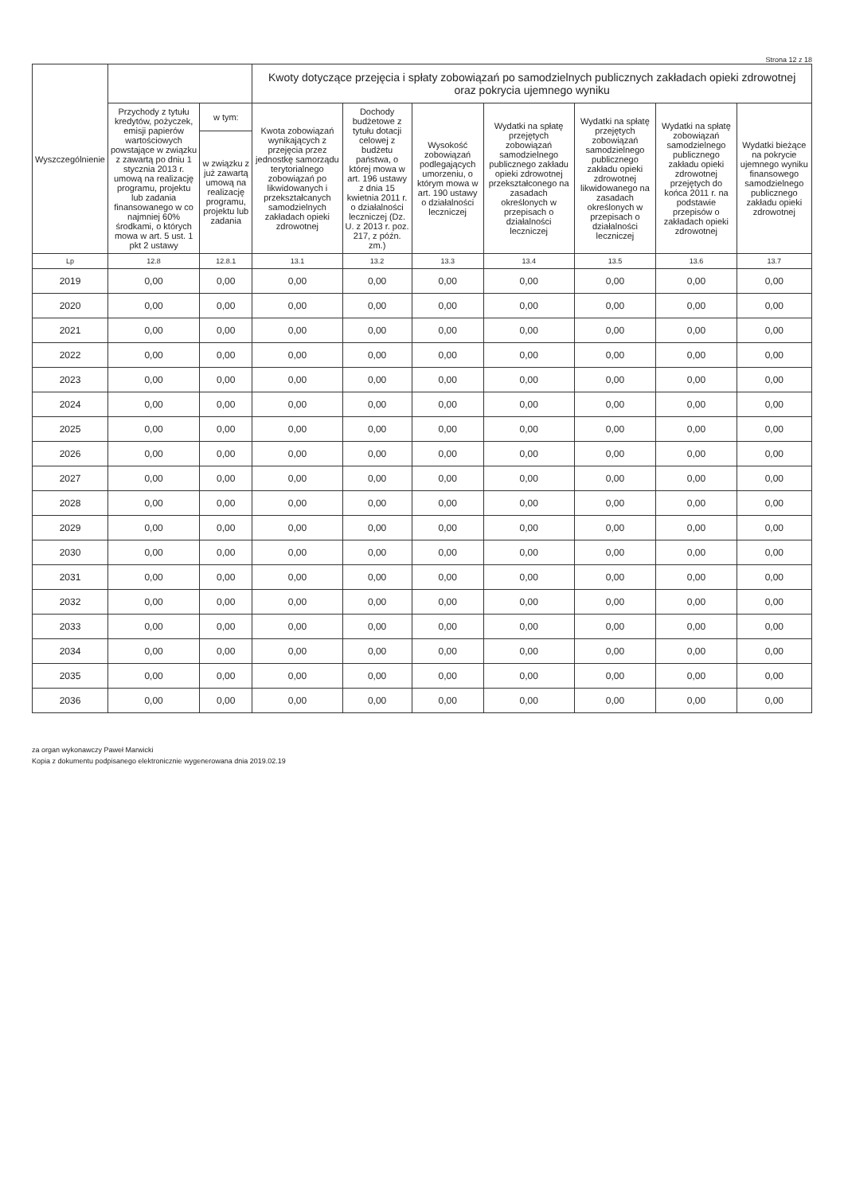Strona 12 z 18
| Wyszczególnienie | | | Kwoty dotyczące przejęcia i spłaty zobowiązań po samodzielnych publicznych zakładach opieki zdrowotnej oraz pokrycia ujemnego wyniku | | | | | | |
| --- | --- | --- | --- | --- | --- | --- | --- | --- | --- |
| | Przychody z tytułu kredytów, pożyczek, emisji papierów wartościowych powstające w związku z zawartą po dniu 1 stycznia 2013 r. umową na realizację programu, projektu lub zadania finansowanego w co najmniej 60% środkami, o których mowa w art. 5 ust. 1 pkt 2 ustawy | w tym: | Kwota zobowiązań wynikających z przejęcia przez jednostkę samorządu terytorialnego zobowiązań po likwidowanych i przekształcanych samodzielnych zakładach opieki zdrowotnej | Dochody budżetowe z tytułu dotacji celowej z budżetu państwa, o której mowa w art. 196 ustawy z dnia 15 kwietnia 2011 r. o działalności leczniczej (Dz. U. z 2013 r. poz. 217, z późn. zm.) | Wysokość zobowiązań podlegających umorzeniu, o którym mowa w art. 190 ustawy o działalności leczniczej | Wydatki na spłatę przejętych zobowiązań samodzielnego publicznego zakładu opieki zdrowotnej przekształconego na zasadach określonych w przepisach o działalności leczniczej | Wydatki na spłatę przejętych zobowiązań samodzielnego publicznego zakładu opieki zdrowotnej likwidowanego na zasadach określonych w przepisach o działalności leczniczej | Wydatki na spłatę zobowiązań samodzielnego publicznego zakładu opieki zdrowotnej przejętych do końca 2011 r. na podstawie przepisów o zakładach opieki zdrowotnej | Wydatki bieżące na pokrycie ujemnego wyniku finansowego samodzielnego publicznego zakładu opieki zdrowotnej |
| | | w związku z już zawartą umową na realizację programu, projektu lub zadania | | | | | | | |
| Lp | 12.8 | 12.8.1 | 13.1 | 13.2 | 13.3 | 13.4 | 13.5 | 13.6 | 13.7 |
| 2019 | 0,00 | 0,00 | 0,00 | 0,00 | 0,00 | 0,00 | 0,00 | 0,00 | 0,00 |
| 2020 | 0,00 | 0,00 | 0,00 | 0,00 | 0,00 | 0,00 | 0,00 | 0,00 | 0,00 |
| 2021 | 0,00 | 0,00 | 0,00 | 0,00 | 0,00 | 0,00 | 0,00 | 0,00 | 0,00 |
| 2022 | 0,00 | 0,00 | 0,00 | 0,00 | 0,00 | 0,00 | 0,00 | 0,00 | 0,00 |
| 2023 | 0,00 | 0,00 | 0,00 | 0,00 | 0,00 | 0,00 | 0,00 | 0,00 | 0,00 |
| 2024 | 0,00 | 0,00 | 0,00 | 0,00 | 0,00 | 0,00 | 0,00 | 0,00 | 0,00 |
| 2025 | 0,00 | 0,00 | 0,00 | 0,00 | 0,00 | 0,00 | 0,00 | 0,00 | 0,00 |
| 2026 | 0,00 | 0,00 | 0,00 | 0,00 | 0,00 | 0,00 | 0,00 | 0,00 | 0,00 |
| 2027 | 0,00 | 0,00 | 0,00 | 0,00 | 0,00 | 0,00 | 0,00 | 0,00 | 0,00 |
| 2028 | 0,00 | 0,00 | 0,00 | 0,00 | 0,00 | 0,00 | 0,00 | 0,00 | 0,00 |
| 2029 | 0,00 | 0,00 | 0,00 | 0,00 | 0,00 | 0,00 | 0,00 | 0,00 | 0,00 |
| 2030 | 0,00 | 0,00 | 0,00 | 0,00 | 0,00 | 0,00 | 0,00 | 0,00 | 0,00 |
| 2031 | 0,00 | 0,00 | 0,00 | 0,00 | 0,00 | 0,00 | 0,00 | 0,00 | 0,00 |
| 2032 | 0,00 | 0,00 | 0,00 | 0,00 | 0,00 | 0,00 | 0,00 | 0,00 | 0,00 |
| 2033 | 0,00 | 0,00 | 0,00 | 0,00 | 0,00 | 0,00 | 0,00 | 0,00 | 0,00 |
| 2034 | 0,00 | 0,00 | 0,00 | 0,00 | 0,00 | 0,00 | 0,00 | 0,00 | 0,00 |
| 2035 | 0,00 | 0,00 | 0,00 | 0,00 | 0,00 | 0,00 | 0,00 | 0,00 | 0,00 |
| 2036 | 0,00 | 0,00 | 0,00 | 0,00 | 0,00 | 0,00 | 0,00 | 0,00 | 0,00 |
za organ wykonawczy Paweł Marwicki
Kopia z dokumentu podpisanego elektronicznie wygenerowana dnia 2019.02.19